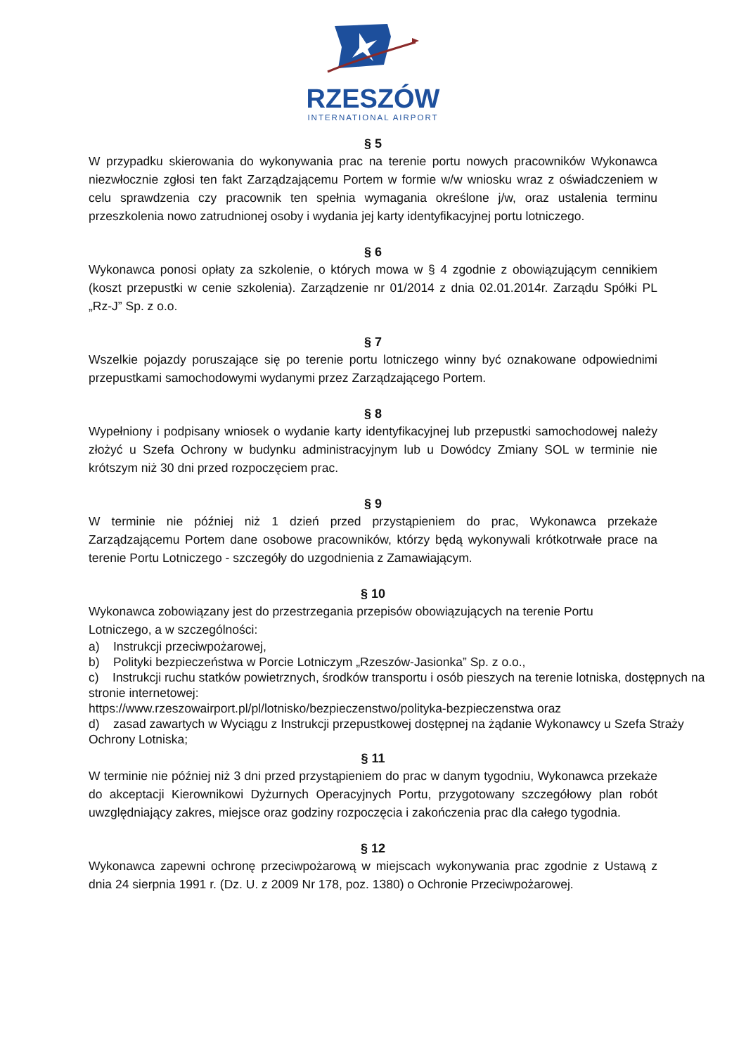RZESZÓW
INTERNATIONAL AIRPORT
§ 5
W przypadku skierowania do wykonywania prac na terenie portu nowych pracowników Wykonawca niezwłocznie zgłosi ten fakt Zarządzającemu Portem w formie w/w wniosku wraz z oświadczeniem w celu sprawdzenia czy pracownik ten spełnia wymagania określone j/w, oraz ustalenia terminu przeszkolenia nowo zatrudnionej osoby i wydania jej karty identyfikacyjnej portu lotniczego.
§ 6
Wykonawca ponosi opłaty za szkolenie, o których mowa w § 4 zgodnie z obowiązującym cennikiem (koszt przepustki w cenie szkolenia). Zarządzenie nr 01/2014 z dnia 02.01.2014r. Zarządu Spółki PL „Rz-J” Sp. z o.o.
§ 7
Wszelkie pojazdy poruszające się po terenie portu lotniczego winny być oznakowane odpowiednimi przepustkami samochodowymi wydanymi przez Zarządzającego Portem.
§ 8
Wypełniony i podpisany wniosek o wydanie karty identyfikacyjnej lub przepustki samochodowej należy złożyć u Szefa Ochrony w budynku administracyjnym lub u Dowódcy Zmiany SOL w terminie nie krótszym niż 30 dni przed rozpoczęciem prac.
§ 9
W terminie nie później niż 1 dzień przed przystąpieniem do prac, Wykonawca przekaże Zarządzającemu Portem dane osobowe pracowników, którzy będą wykonywali krótkotrwałe prace na terenie Portu Lotniczego - szczegóły do uzgodnienia z Zamawiającym.
§ 10
Wykonawca zobowiązany jest do przestrzegania przepisów obowiązujących na terenie Portu Lotniczego, a w szczególności:
a) Instrukcji przeciwpożarowej,
b) Polityki bezpieczeństwa w Porcie Lotniczym „Rzeszów-Jasionka” Sp. z o.o.,
c) Instrukcji ruchu statków powietrznych, środków transportu i osób pieszych na terenie lotniska, dostępnych na stronie internetowej:
https://www.rzeszowairport.pl/pl/lotnisko/bezpieczenstwo/polityka-bezpieczenstwa oraz
d) zasad zawartych w Wyciągu z Instrukcji przepustkowej dostępnej na żądanie Wykonawcy u Szefa Straży Ochrony Lotniska;
§ 11
W terminie nie później niż 3 dni przed przystąpieniem do prac w danym tygodniu, Wykonawca przekaże do akceptacji Kierownikowi Dyżurnych Operacyjnych Portu, przygotowany szczegółowy plan robót uwzględniający zakres, miejsce oraz godziny rozpoczęcia i zakończenia prac dla całego tygodnia.
§ 12
Wykonawca zapewni ochronę przeciwpożarową w miejscach wykonywania prac zgodnie z Ustawą z dnia 24 sierpnia 1991 r. (Dz. U. z 2009 Nr 178, poz. 1380) o Ochronie Przeciwpożarowej.